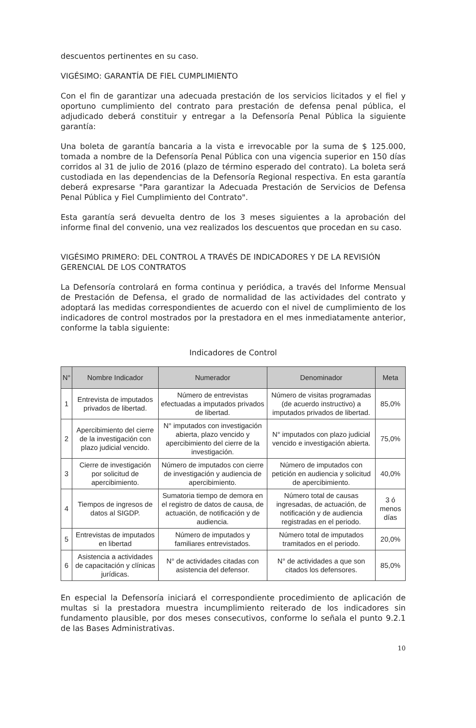descuentos pertinentes en su caso.
VIGÉSIMO: GARANTÍA DE FIEL CUMPLIMIENTO
Con el fin de garantizar una adecuada prestación de los servicios licitados y el fiel y oportuno cumplimiento del contrato para prestación de defensa penal pública, el adjudicado deberá constituir y entregar a la Defensoría Penal Pública la siguiente garantía:
Una boleta de garantía bancaria a la vista e irrevocable por la suma de $ 125.000, tomada a nombre de la Defensoría Penal Pública con una vigencia superior en 150 días corridos al 31 de julio de 2016 (plazo de término esperado del contrato). La boleta será custodiada en las dependencias de la Defensoría Regional respectiva. En esta garantía deberá expresarse "Para garantizar la Adecuada Prestación de Servicios de Defensa Penal Pública y Fiel Cumplimiento del Contrato".
Esta garantía será devuelta dentro de los 3 meses siguientes a la aprobación del informe final del convenio, una vez realizados los descuentos que procedan en su caso.
VIGÉSIMO PRIMERO: DEL CONTROL A TRAVÉS DE INDICADORES Y DE LA REVISIÓN GERENCIAL DE LOS CONTRATOS
La Defensoría controlará en forma continua y periódica, a través del Informe Mensual de Prestación de Defensa, el grado de normalidad de las actividades del contrato y adoptará las medidas correspondientes de acuerdo con el nivel de cumplimiento de los indicadores de control mostrados por la prestadora en el mes inmediatamente anterior, conforme la tabla siguiente:
Indicadores de Control
| N° | Nombre Indicador | Numerador | Denominador | Meta |
| --- | --- | --- | --- | --- |
| 1 | Entrevista de imputados privados de libertad. | Número de entrevistas efectuadas a imputados privados de libertad. | Número de visitas programadas (de acuerdo instructivo) a imputados privados de libertad. | 85,0% |
| 2 | Apercibimiento del cierre de la investigación con plazo judicial vencido. | N° imputados con investigación abierta, plazo vencido y apercibimiento del cierre de la investigación. | N° imputados con plazo judicial vencido e investigación abierta. | 75,0% |
| 3 | Cierre de investigación por solicitud de apercibimiento. | Número de imputados con cierre de investigación y audiencia de apercibimiento. | Número de imputados con petición en audiencia y solicitud de apercibimiento. | 40,0% |
| 4 | Tiempos de ingresos de datos al SIGDP. | Sumatoria tiempo de demora en el registro de datos de causa, de actuación, de notificación y de audiencia. | Número total de causas ingresadas, de actuación, de notificación y de audiencia registradas en el periodo. | 3 ó menos días |
| 5 | Entrevistas de imputados en libertad | Número de imputados y familiares entrevistados. | Número total de imputados tramitados en el periodo. | 20,0% |
| 6 | Asistencia a actividades de capacitación y clínicas jurídicas. | N° de actividades citadas con asistencia del defensor. | N° de actividades a que son citados los defensores. | 85,0% |
En especial la Defensoría iniciará el correspondiente procedimiento de aplicación de multas si la prestadora muestra incumplimiento reiterado de los indicadores sin fundamento plausible, por dos meses consecutivos, conforme lo señala el punto 9.2.1 de las Bases Administrativas.
10